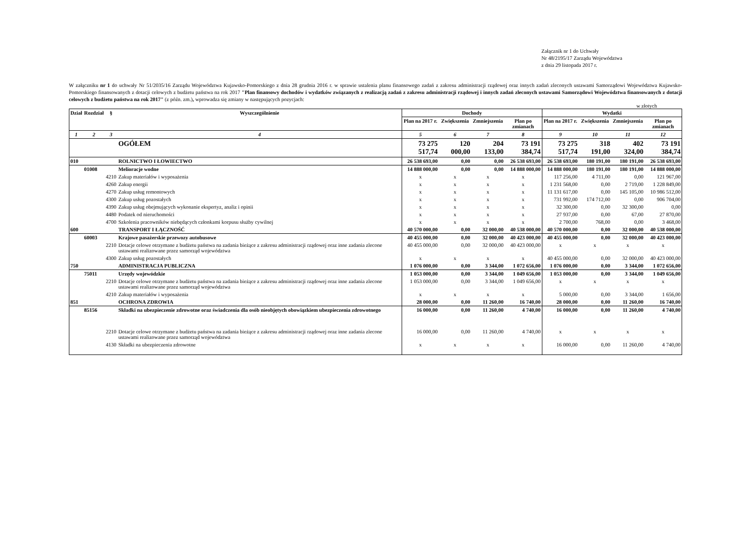Załącznik nr 1 do Uchwały
Nr 48/2195/17 Zarządu Województwa
z dnia 29 listopada 2017 r.
W załączniku nr 1 do uchwały Nr 51/2035/16 Zarządu Województwa Kujawsko-Pomorskiego z dnia 28 grudnia 2016 r. w sprawie ustalenia planu finansowego zadań z zakresu administracji rządowej oraz innych zadań zleconych ustawami Samorządowi Województwa Kujawsko-Pomorskiego finansowanych z dotacji celowych z budżetu państwa na rok 2017 "Plan finansowy dochodów i wydatków związanych z realizacją zadań z zakresu administracji rządowej i innych zadań zleconych ustawami Samorządowi Województwa finansowanych z dotacji celowych z budżetu państwa na rok 2017" (z późn. zm.), wprowadza się zmiany w następujących pozycjach:
w złotych
| Dział | Rozdział | § | Wyszczególnienie | Dochody | | | | Wydatki | | | |
| --- | --- | --- | --- | --- | --- | --- | --- | --- | --- | --- | --- |
| | | | | Plan na 2017 r. | Zwiększenia | Zmniejszenia | Plan po zmianach | Plan na 2017 r. | Zwiększenia | Zmniejszenia | Plan po zmianach |
| 1 | 2 | 3 | 4 | 5 | 6 | 7 | 8 | 9 | 10 | 11 | 12 |
| | | | OGÓŁEM | 73 275 517,74 | 120 000,00 | 204 133,00 | 73 191 384,74 | 73 275 517,74 | 318 191,00 | 402 324,00 | 73 191 384,74 |
| 010 | | | ROLNICTWO I ŁOWIECTWO | 26 538 693,00 | 0,00 | 0,00 | 26 538 693,00 | 26 538 693,00 | 180 191,00 | 180 191,00 | 26 538 693,00 |
| | 01008 | | Melioracje wodne | 14 888 000,00 | 0,00 | 0,00 | 14 888 000,00 | 14 888 000,00 | 180 191,00 | 180 191,00 | 14 888 000,00 |
| | | 4210 | Zakup materiałów i wyposażenia | x | x | x | x | 117 256,00 | 4 711,00 | 0,00 | 121 967,00 |
| | | 4260 | Zakup energii | x | x | x | x | 1 231 568,00 | 0,00 | 2 719,00 | 1 228 849,00 |
| | | 4270 | Zakup usług remontowych | x | x | x | x | 11 131 617,00 | 0,00 | 145 105,00 | 10 986 512,00 |
| | | 4300 | Zakup usług pozostałych | x | x | x | x | 731 992,00 | 174 712,00 | 0,00 | 906 704,00 |
| | | 4390 | Zakup usług obejmujących wykonanie ekspertyz, analiz i opinii | x | x | x | x | 32 300,00 | 0,00 | 32 300,00 | 0,00 |
| | | 4480 | Podatek od nieruchomości | x | x | x | x | 27 937,00 | 0,00 | 67,00 | 27 870,00 |
| | | 4700 | Szkolenia pracowników niebędących członkami korpusu służby cywilnej | x | x | x | x | 2 700,00 | 768,00 | 0,00 | 3 468,00 |
| 600 | | | TRANSPORT I ŁĄCZNOŚĆ | 40 570 000,00 | 0,00 | 32 000,00 | 40 538 000,00 | 40 570 000,00 | 0,00 | 32 000,00 | 40 538 000,00 |
| | 60003 | | Krajowe pasażerskie przewozy autobusowe | 40 455 000,00 | 0,00 | 32 000,00 | 40 423 000,00 | 40 455 000,00 | 0,00 | 32 000,00 | 40 423 000,00 |
| | | 2210 | Dotacje celowe otrzymane z budżetu państwa na zadania bieżące z zakresu administracji rządowej oraz inne zadania zlecone ustawami realizowane przez samorząd województwa | 40 455 000,00 | 0,00 | 32 000,00 | 40 423 000,00 | x | x | x | x |
| | | 4300 | Zakup usług pozostałych | x | x | x | x | 40 455 000,00 | 0,00 | 32 000,00 | 40 423 000,00 |
| 750 | | | ADMINISTRACJA PUBLICZNA | 1 076 000,00 | 0,00 | 3 344,00 | 1 072 656,00 | 1 076 000,00 | 0,00 | 3 344,00 | 1 072 656,00 |
| | 75011 | | Urzędy wojewódzkie | 1 053 000,00 | 0,00 | 3 344,00 | 1 049 656,00 | 1 053 000,00 | 0,00 | 3 344,00 | 1 049 656,00 |
| | | 2210 | Dotacje celowe otrzymane z budżetu państwa na zadania bieżące z zakresu administracji rządowej oraz inne zadania zlecone ustawami realizowane przez samorząd województwa | 1 053 000,00 | 0,00 | 3 344,00 | 1 049 656,00 | x | x | x | x |
| | | 4210 | Zakup materiałów i wyposażenia | x | x | x | x | 5 000,00 | 0,00 | 3 344,00 | 1 656,00 |
| 851 | | | OCHRONA ZDROWIA | 28 000,00 | 0,00 | 11 260,00 | 16 740,00 | 28 000,00 | 0,00 | 11 260,00 | 16 740,00 |
| | 85156 | | Składki na ubezpieczenie zdrowotne oraz świadczenia dla osób nieobjętych obowiązkiem ubezpieczenia zdrowotnego | 16 000,00 | 0,00 | 11 260,00 | 4 740,00 | 16 000,00 | 0,00 | 11 260,00 | 4 740,00 |
| | | 2210 | Dotacje celowe otrzymane z budżetu państwa na zadania bieżące z zakresu administracji rządowej oraz inne zadania zlecone ustawami realizowane przez samorząd województwa | 16 000,00 | 0,00 | 11 260,00 | 4 740,00 | x | x | x | x |
| | | 4130 | Składki na ubezpieczenia zdrowotne | x | x | x | x | 16 000,00 | 0,00 | 11 260,00 | 4 740,00 |